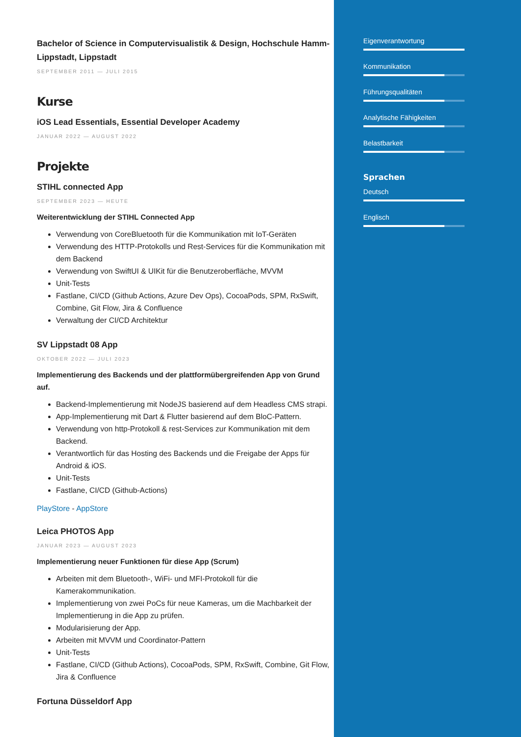Bachelor of Science in Computervisualistik & Design, Hochschule Hamm-Lippstadt, Lippstadt
SEPTEMBER 2011 — JULI 2015
Kurse
iOS Lead Essentials, Essential Developer Academy
JANUAR 2022 — AUGUST 2022
Projekte
STIHL connected App
SEPTEMBER 2023 — HEUTE
Weiterentwicklung der STIHL Connected App
Verwendung von CoreBluetooth für die Kommunikation mit IoT-Geräten
Verwendung des HTTP-Protokolls und Rest-Services für die Kommunikation mit dem Backend
Verwendung von SwiftUI & UIKit für die Benutzeroberfläche, MVVM
Unit-Tests
Fastlane, CI/CD (Github Actions, Azure Dev Ops), CocoaPods, SPM, RxSwift, Combine, Git Flow, Jira & Confluence
Verwaltung der CI/CD Architektur
SV Lippstadt 08 App
OKTOBER 2022 — JULI 2023
Implementierung des Backends und der plattformübergreifenden App von Grund auf.
Backend-Implementierung mit NodeJS basierend auf dem Headless CMS strapi.
App-Implementierung mit Dart & Flutter basierend auf dem BloC-Pattern.
Verwendung von http-Protokoll & rest-Services zur Kommunikation mit dem Backend.
Verantwortlich für das Hosting des Backends und die Freigabe der Apps für Android & iOS.
Unit-Tests
Fastlane, CI/CD (Github-Actions)
PlayStore - AppStore
Leica PHOTOS App
JANUAR 2023 — AUGUST 2023
Implementierung neuer Funktionen für diese App (Scrum)
Arbeiten mit dem Bluetooth-, WiFi- und MFI-Protokoll für die Kamerakommunikation.
Implementierung von zwei PoCs für neue Kameras, um die Machbarkeit der Implementierung in die App zu prüfen.
Modularisierung der App.
Arbeiten mit MVVM und Coordinator-Pattern
Unit-Tests
Fastlane, CI/CD (Github Actions), CocoaPods, SPM, RxSwift, Combine, Git Flow, Jira & Confluence
Fortuna Düsseldorf App
Eigenverantwortung
Kommunikation
Führungsqualitäten
Analytische Fähigkeiten
Belastbarkeit
Sprachen
Deutsch
Englisch